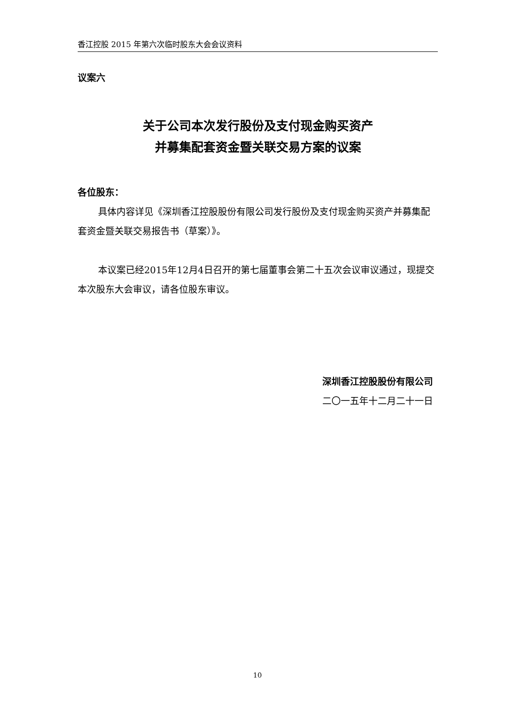香江控股 2015 年第六次临时股东大会会议资料
议案六
关于公司本次发行股份及支付现金购买资产
并募集配套资金暨关联交易方案的议案
各位股东：
具体内容详见《深圳香江控股股份有限公司发行股份及支付现金购买资产并募集配套资金暨关联交易报告书（草案）》。
本议案已经2015年12月4日召开的第七届董事会第二十五次会议审议通过，现提交本次股东大会审议，请各位股东审议。
深圳香江控股股份有限公司
二〇一五年十二月二十一日
10